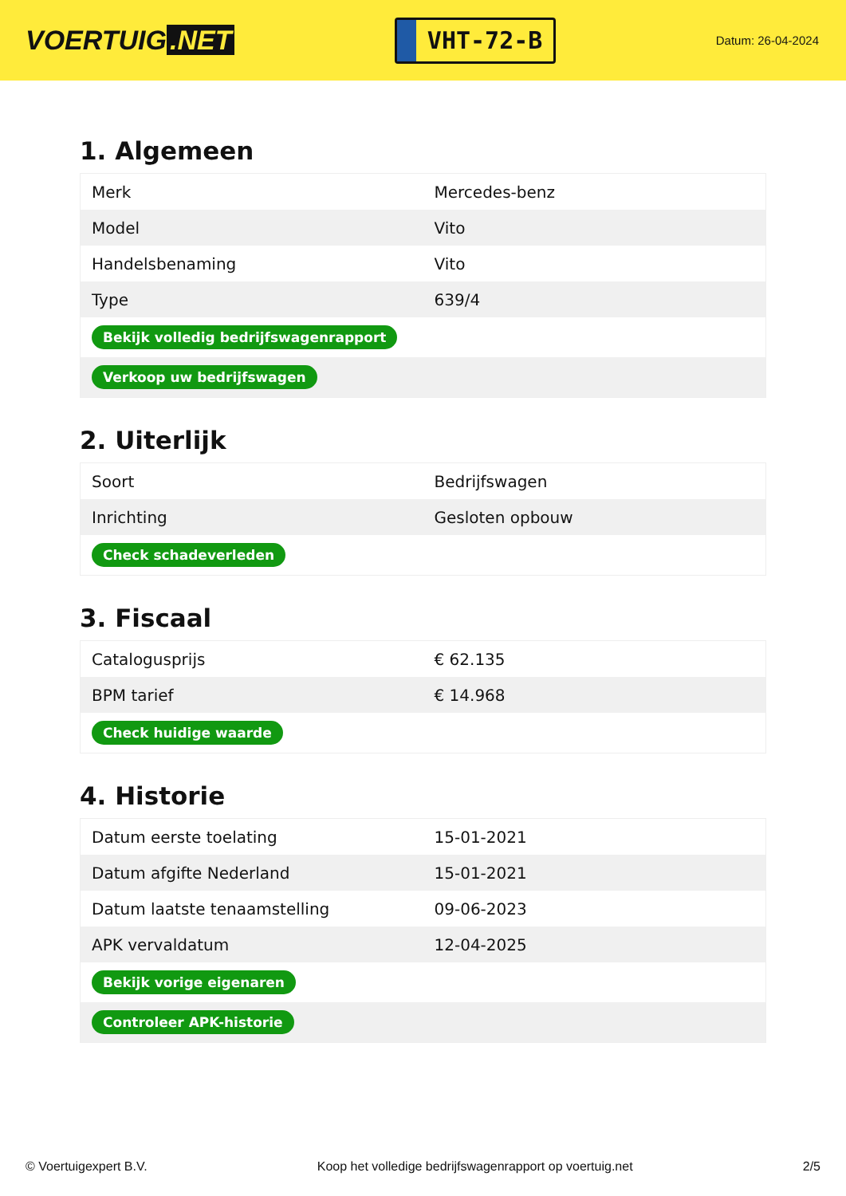VOERTUIG.NET
VHT-72-B
Datum: 26-04-2024
1. Algemeen
| Merk | Mercedes-benz |
| Model | Vito |
| Handelsbenaming | Vito |
| Type | 639/4 |
| Bekijk volledig bedrijfswagenrapport | |
| Verkoop uw bedrijfswagen | |
2. Uiterlijk
| Soort | Bedrijfswagen |
| Inrichting | Gesloten opbouw |
| Check schadeverleden | |
3. Fiscaal
| Catalogusprijs | € 62.135 |
| BPM tarief | € 14.968 |
| Check huidige waarde | |
4. Historie
| Datum eerste toelating | 15-01-2021 |
| Datum afgifte Nederland | 15-01-2021 |
| Datum laatste tenaamstelling | 09-06-2023 |
| APK vervaldatum | 12-04-2025 |
| Bekijk vorige eigenaren | |
| Controleer APK-historie | |
© Voertuigexpert B.V. Koop het volledige bedrijfswagenrapport op voertuig.net 2/5